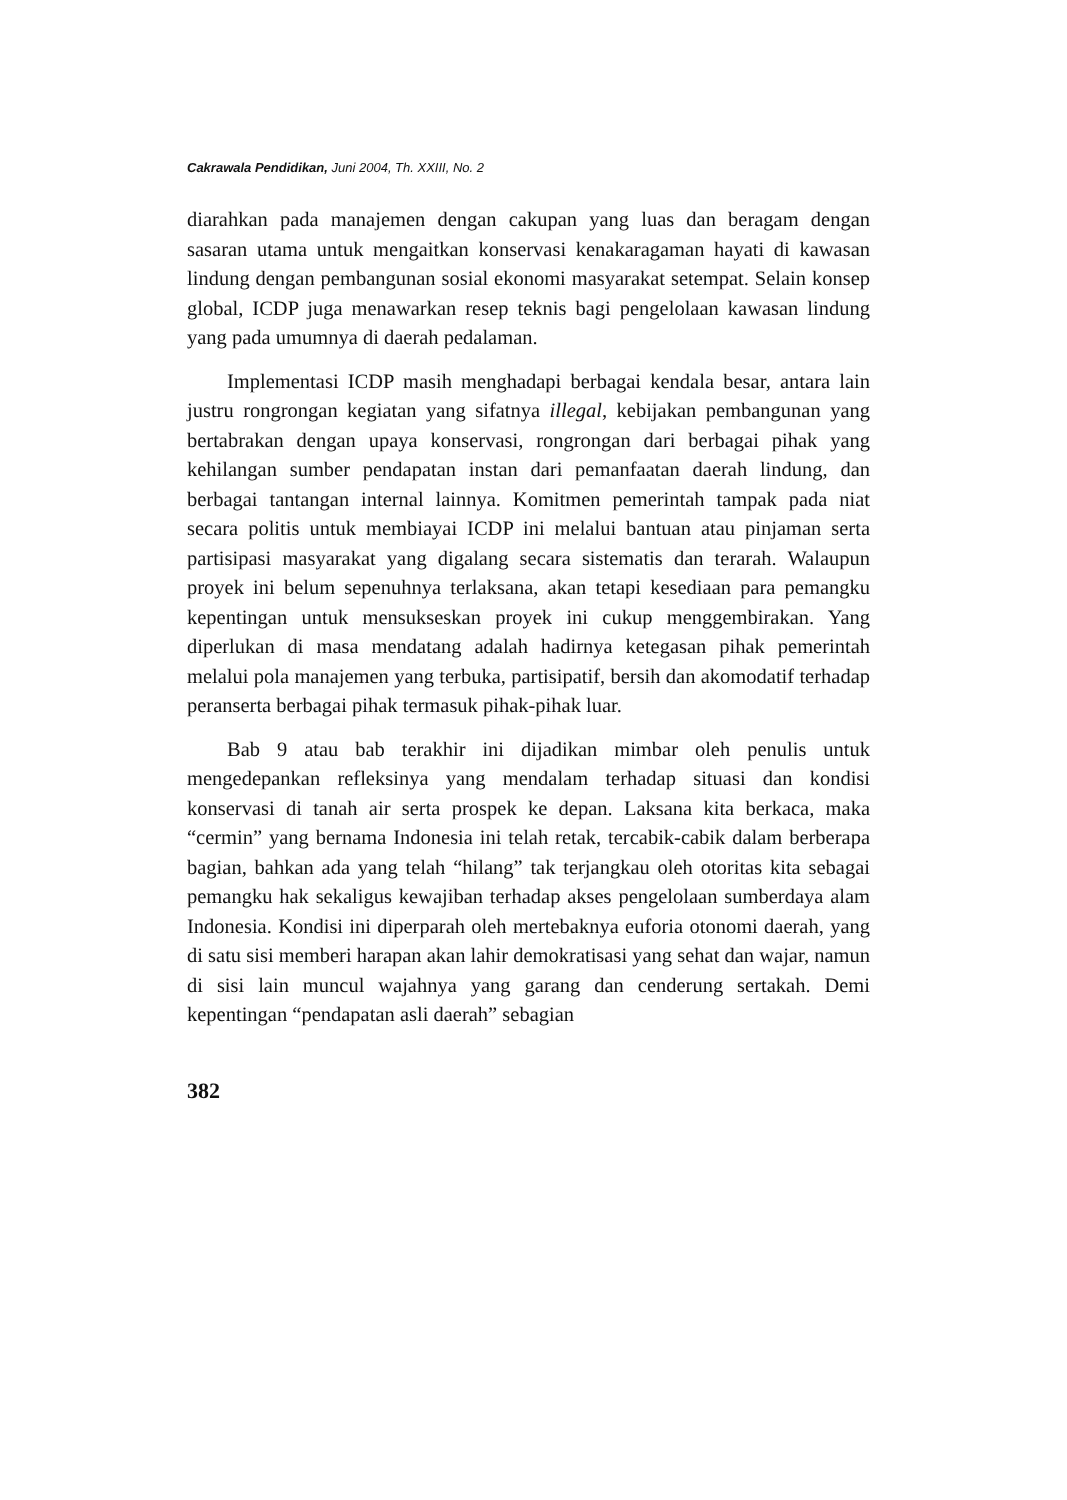Cakrawala Pendidikan, Juni 2004, Th. XXIII, No. 2
diarahkan pada manajemen dengan cakupan yang luas dan beragam dengan sasaran utama untuk mengaitkan konservasi kenakaragaman hayati di kawasan lindung dengan pembangunan sosial ekonomi masyarakat setempat. Selain konsep global, ICDP juga menawarkan resep teknis bagi pengelolaan kawasan lindung yang pada umumnya di daerah pedalaman.
Implementasi ICDP masih menghadapi berbagai kendala besar, antara lain justru rongrongan kegiatan yang sifatnya illegal, kebijakan pembangunan yang bertabrakan dengan upaya konservasi, rongrongan dari berbagai pihak yang kehilangan sumber pendapatan instan dari pemanfaatan daerah lindung, dan berbagai tantangan internal lainnya. Komitmen pemerintah tampak pada niat secara politis untuk membiayai ICDP ini melalui bantuan atau pinjaman serta partisipasi masyarakat yang digalang secara sistematis dan terarah. Walaupun proyek ini belum sepenuhnya terlaksana, akan tetapi kesediaan para pemangku kepentingan untuk mensukseskan proyek ini cukup menggembirakan. Yang diperlukan di masa mendatang adalah hadirnya ketegasan pihak pemerintah melalui pola manajemen yang terbuka, partisipatif, bersih dan akomodatif terhadap peranserta berbagai pihak termasuk pihak-pihak luar.
Bab 9 atau bab terakhir ini dijadikan mimbar oleh penulis untuk mengedepankan refleksinya yang mendalam terhadap situasi dan kondisi konservasi di tanah air serta prospek ke depan. Laksana kita berkaca, maka “cermin” yang bernama Indonesia ini telah retak, tercabik-cabik dalam berberapa bagian, bahkan ada yang telah “hilang” tak terjangkau oleh otoritas kita sebagai pemangku hak sekaligus kewajiban terhadap akses pengelolaan sumberdaya alam Indonesia. Kondisi ini diperparah oleh mertebaknya euforia otonomi daerah, yang di satu sisi memberi harapan akan lahir demokratisasi yang sehat dan wajar, namun di sisi lain muncul wajahnya yang garang dan cenderung sertakah. Demi kepentingan “pendapatan asli daerah” sebagian
382